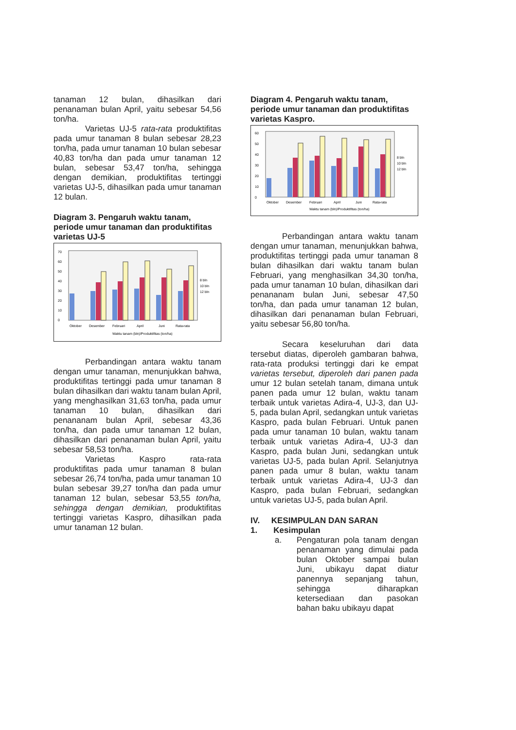tanaman 12 bulan, dihasilkan dari penanaman bulan April, yaitu sebesar 54,56 ton/ha.
Varietas UJ-5 rata-rata produktifitas pada umur tanaman 8 bulan sebesar 28,23 ton/ha, pada umur tanaman 10 bulan sebesar 40,83 ton/ha dan pada umur tanaman 12 bulan, sebesar 53,47 ton/ha, sehingga dengan demikian, produktifitas tertinggi varietas UJ-5, dihasilkan pada umur tanaman 12 bulan.
Diagram 3. Pengaruh waktu tanam, periode umur tanaman dan produktifitas varietas UJ-5
70
60
50
40
30
20
10
0
8 bln
10 bln
12 bln
Oktober
Desember
Februari
April
Juni
Rata-rata
Waktu tanam (bln)/Produktifitas (ton/ha)
Perbandingan antara waktu tanam dengan umur tanaman, menunjukkan bahwa, produktifitas tertinggi pada umur tanaman 8 bulan dihasilkan dari waktu tanam bulan April, yang menghasilkan 31,63 ton/ha, pada umur tanaman 10 bulan, dihasilkan dari penananam bulan April, sebesar 43,36 ton/ha, dan pada umur tanaman 12 bulan, dihasilkan dari penanaman bulan April, yaitu sebesar 58,53 ton/ha.
Varietas Kaspro rata-rata produktifitas pada umur tanaman 8 bulan sebesar 26,74 ton/ha, pada umur tanaman 10 bulan sebesar 39,27 ton/ha dan pada umur tanaman 12 bulan, sebesar 53,55 ton/ha, sehingga dengan demikian, produktifitas tertinggi varietas Kaspro, dihasilkan pada umur tanaman 12 bulan.
Diagram 4. Pengaruh waktu tanam, periode umur tanaman dan produktifitas varietas Kaspro.
60
50
40
30
20
10
0
8 bln
10 bln
12 bln
Oktober
Desember
Februari
April
Juni
Rata-rata
Waktu tanam (bln)/Produktifitas (ton/ha)
Perbandingan antara waktu tanam dengan umur tanaman, menunjukkan bahwa, produktifitas tertinggi pada umur tanaman 8 bulan dihasilkan dari waktu tanam bulan Februari, yang menghasilkan 34,30 ton/ha, pada umur tanaman 10 bulan, dihasilkan dari penananam bulan Juni, sebesar 47,50 ton/ha, dan pada umur tanaman 12 bulan, dihasilkan dari penanaman bulan Februari, yaitu sebesar 56,80 ton/ha.
Secara keseluruhan dari data tersebut diatas, diperoleh gambaran bahwa, rata-rata produksi tertinggi dari ke empat varietas tersebut, diperoleh dari panen pada umur 12 bulan setelah tanam, dimana untuk panen pada umur 12 bulan, waktu tanam terbaik untuk varietas Adira-4, UJ-3, dan UJ-5, pada bulan April, sedangkan untuk varietas Kaspro, pada bulan Februari. Untuk panen pada umur tanaman 10 bulan, waktu tanam terbaik untuk varietas Adira-4, UJ-3 dan Kaspro, pada bulan Juni, sedangkan untuk varietas UJ-5, pada bulan April. Selanjutnya panen pada umur 8 bulan, waktu tanam terbaik untuk varietas Adira-4, UJ-3 dan Kaspro, pada bulan Februari, sedangkan untuk varietas UJ-5, pada bulan April.
IV. KESIMPULAN DAN SARAN
1. Kesimpulan
a. Pengaturan pola tanam dengan penanaman yang dimulai pada bulan Oktober sampai bulan Juni, ubikayu dapat diatur panennya sepanjang tahun, sehingga diharapkan ketersediaan dan pasokan bahan baku ubikayu dapat